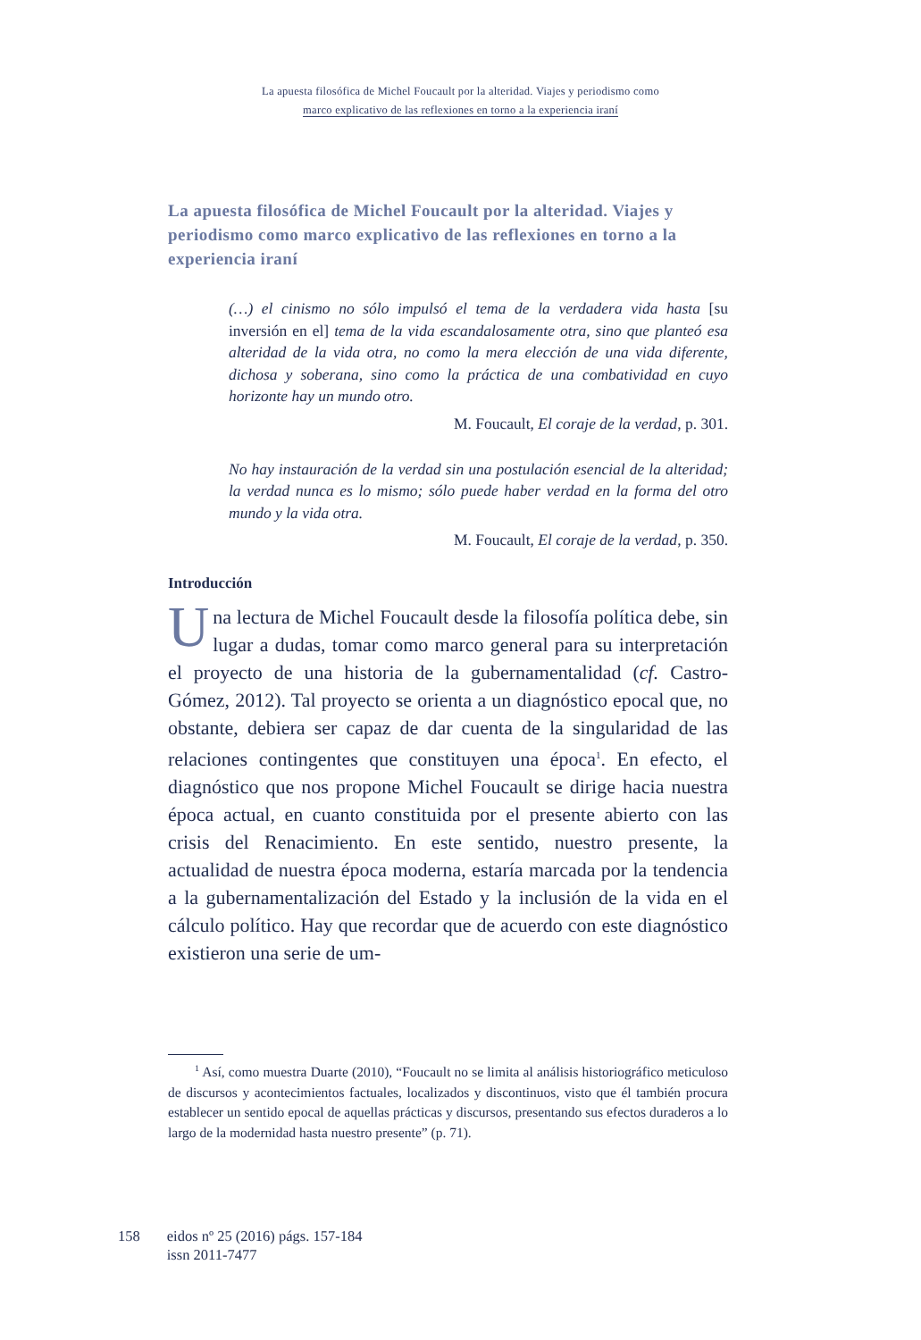La apuesta filosófica de Michel Foucault por la alteridad. Viajes y periodismo como
marco explicativo de las reflexiones en torno a la experiencia iraní
La apuesta filosófica de Michel Foucault por la alteridad. Viajes y periodismo como marco explicativo de las reflexiones en torno a la experiencia iraní
(…) el cinismo no sólo impulsó el tema de la verdadera vida hasta [su inversión en el] tema de la vida escandalosamente otra, sino que planteó esa alteridad de la vida otra, no como la mera elección de una vida diferente, dichosa y soberana, sino como la práctica de una combatividad en cuyo horizonte hay un mundo otro.
M. Foucault, El coraje de la verdad, p. 301.
No hay instauración de la verdad sin una postulación esencial de la alteridad; la verdad nunca es lo mismo; sólo puede haber verdad en la forma del otro mundo y la vida otra.
M. Foucault, El coraje de la verdad, p. 350.
Introducción
Una lectura de Michel Foucault desde la filosofía política debe, sin lugar a dudas, tomar como marco general para su interpretación el proyecto de una historia de la gubernamentalidad (cf. Castro-Gómez, 2012). Tal proyecto se orienta a un diagnóstico epocal que, no obstante, debiera ser capaz de dar cuenta de la singularidad de las relaciones contingentes que constituyen una época<sup>1</sup>. En efecto, el diagnóstico que nos propone Michel Foucault se dirige hacia nuestra época actual, en cuanto constituida por el presente abierto con las crisis del Renacimiento. En este sentido, nuestro presente, la actualidad de nuestra época moderna, estaría marcada por la tendencia a la gubernamentalización del Estado y la inclusión de la vida en el cálculo político. Hay que recordar que de acuerdo con este diagnóstico existieron una serie de um-
<sup>1</sup> Así, como muestra Duarte (2010), “Foucault no se limita al análisis historiográfico meticuloso de discursos y acontecimientos factuales, localizados y discontinuos, visto que él también procura establecer un sentido epocal de aquellas prácticas y discursos, presentando sus efectos duraderos a lo largo de la modernidad hasta nuestro presente” (p. 71).
158 eidos nº 25 (2016) págs. 157-184
issn 2011-7477